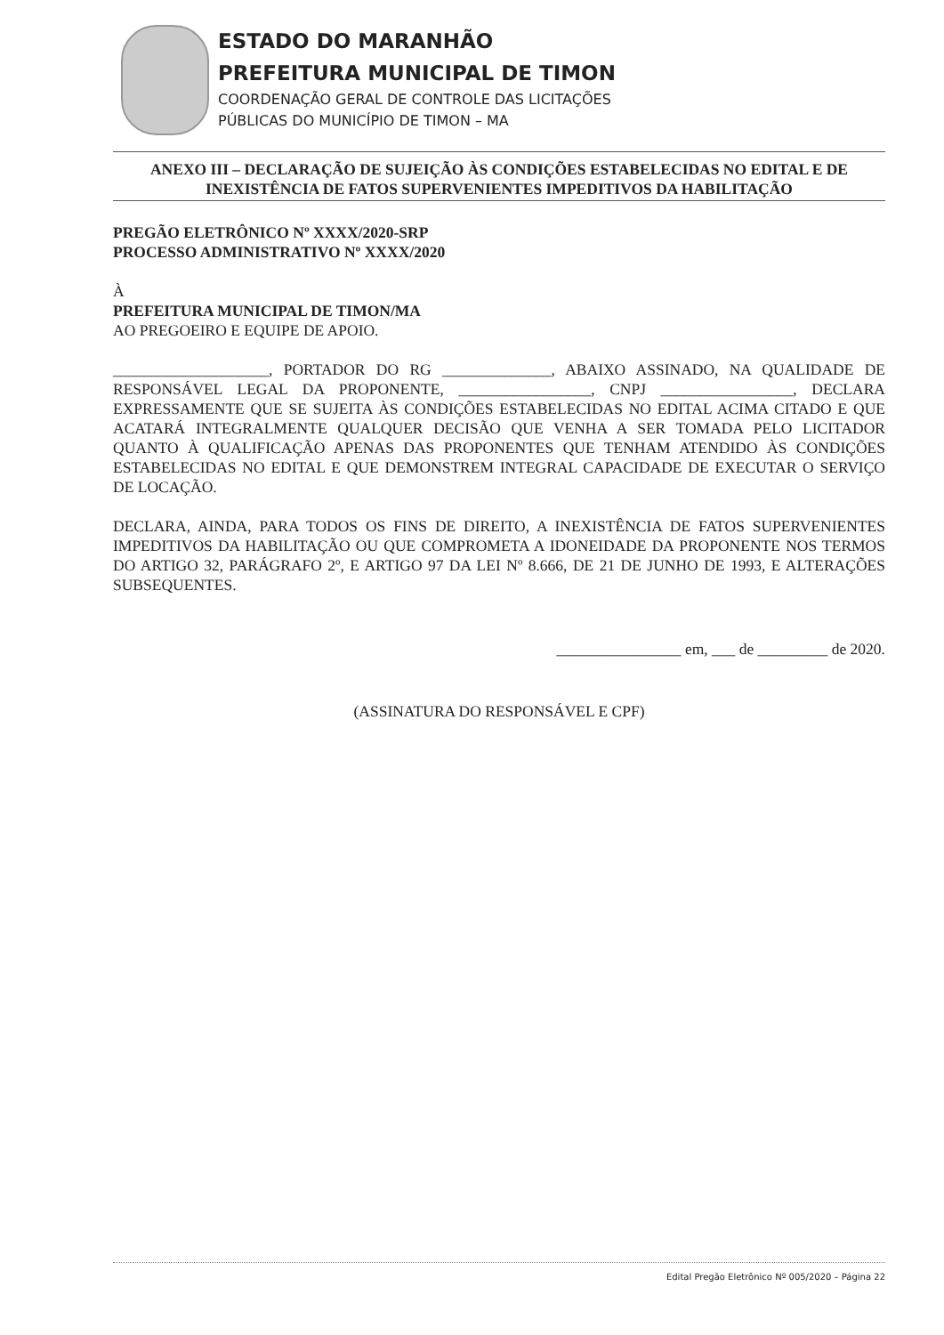ESTADO DO MARANHÃO
PREFEITURA MUNICIPAL DE TIMON
COORDENAÇÃO GERAL DE CONTROLE DAS LICITAÇÕES
PÚBLICAS DO MUNICÍPIO DE TIMON – MA
ANEXO III – DECLARAÇÃO DE SUJEIÇÃO ÀS CONDIÇÕES ESTABELECIDAS NO EDITAL E DE INEXISTÊNCIA DE FATOS SUPERVENIENTES IMPEDITIVOS DA HABILITAÇÃO
PREGÃO ELETRÔNICO Nº XXXX/2020-SRP
PROCESSO ADMINISTRATIVO Nº XXXX/2020
À
PREFEITURA MUNICIPAL DE TIMON/MA
AO PREGOEIRO E EQUIPE DE APOIO.
____________________, PORTADOR DO RG ______________, ABAIXO ASSINADO, NA QUALIDADE DE RESPONSÁVEL LEGAL DA PROPONENTE, _________________, CNPJ _________________, DECLARA EXPRESSAMENTE QUE SE SUJEITA ÀS CONDIÇÕES ESTABELECIDAS NO EDITAL ACIMA CITADO E QUE ACATARÁ INTEGRALMENTE QUALQUER DECISÃO QUE VENHA A SER TOMADA PELO LICITADOR QUANTO À QUALIFICAÇÃO APENAS DAS PROPONENTES QUE TENHAM ATENDIDO ÀS CONDIÇÕES ESTABELECIDAS NO EDITAL E QUE DEMONSTREM INTEGRAL CAPACIDADE DE EXECUTAR O SERVIÇO DE LOCAÇÃO.
DECLARA, AINDA, PARA TODOS OS FINS DE DIREITO, A INEXISTÊNCIA DE FATOS SUPERVENIENTES IMPEDITIVOS DA HABILITAÇÃO OU QUE COMPROMETA A IDONEIDADE DA PROPONENTE NOS TERMOS DO ARTIGO 32, PARÁGRAFO 2º, E ARTIGO 97 DA LEI Nº 8.666, DE 21 DE JUNHO DE 1993, E ALTERAÇÕES SUBSEQUENTES.
________________ em, ___ de _________ de 2020.
(ASSINATURA DO RESPONSÁVEL E CPF)
Edital Pregão Eletrônico Nº 005/2020 – Página 22